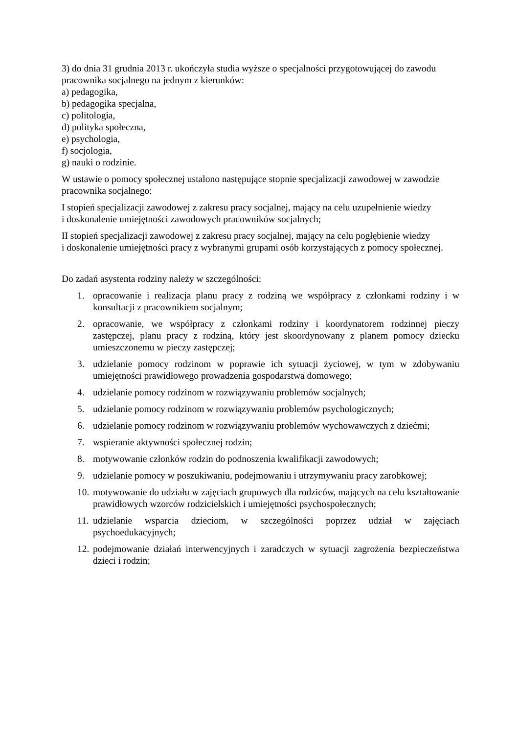3) do dnia 31 grudnia 2013 r. ukończyła studia wyższe o specjalności przygotowującej do zawodu pracownika socjalnego na jednym z kierunków:
a) pedagogika,
b) pedagogika specjalna,
c) politologia,
d) polityka społeczna,
e) psychologia,
f) socjologia,
g) nauki o rodzinie.
W ustawie o pomocy społecznej ustalono następujące stopnie specjalizacji zawodowej w zawodzie pracownika socjalnego:
I stopień specjalizacji zawodowej z zakresu pracy socjalnej, mający na celu uzupełnienie wiedzy
i doskonalenie umiejętności zawodowych pracowników socjalnych;
II stopień specjalizacji zawodowej z zakresu pracy socjalnej, mający na celu pogłębienie wiedzy
i doskonalenie umiejętności pracy z wybranymi grupami osób korzystających z pomocy społecznej.
Do zadań asystenta rodziny należy w szczególności:
1. opracowanie i realizacja planu pracy z rodziną we współpracy z członkami rodziny i w konsultacji z pracownikiem socjalnym;
2. opracowanie, we współpracy z członkami rodziny i koordynatorem rodzinnej pieczy zastępczej, planu pracy z rodziną, który jest skoordynowany z planem pomocy dziecku umieszczonemu w pieczy zastępczej;
3. udzielanie pomocy rodzinom w poprawie ich sytuacji życiowej, w tym w zdobywaniu umiejętności prawidłowego prowadzenia gospodarstwa domowego;
4. udzielanie pomocy rodzinom w rozwiązywaniu problemów socjalnych;
5. udzielanie pomocy rodzinom w rozwiązywaniu problemów psychologicznych;
6. udzielanie pomocy rodzinom w rozwiązywaniu problemów wychowawczych z dziećmi;
7. wspieranie aktywności społecznej rodzin;
8. motywowanie członków rodzin do podnoszenia kwalifikacji zawodowych;
9. udzielanie pomocy w poszukiwaniu, podejmowaniu i utrzymywaniu pracy zarobkowej;
10. motywowanie do udziału w zajęciach grupowych dla rodziców, mających na celu kształtowanie prawidłowych wzorców rodzicielskich i umiejętności psychospołecznych;
11. udzielanie wsparcia dzieciom, w szczególności poprzez udział w zajęciach psychoedukacyjnych;
12. podejmowanie działań interwencyjnych i zaradczych w sytuacji zagrożenia bezpieczeństwa dzieci i rodzin;